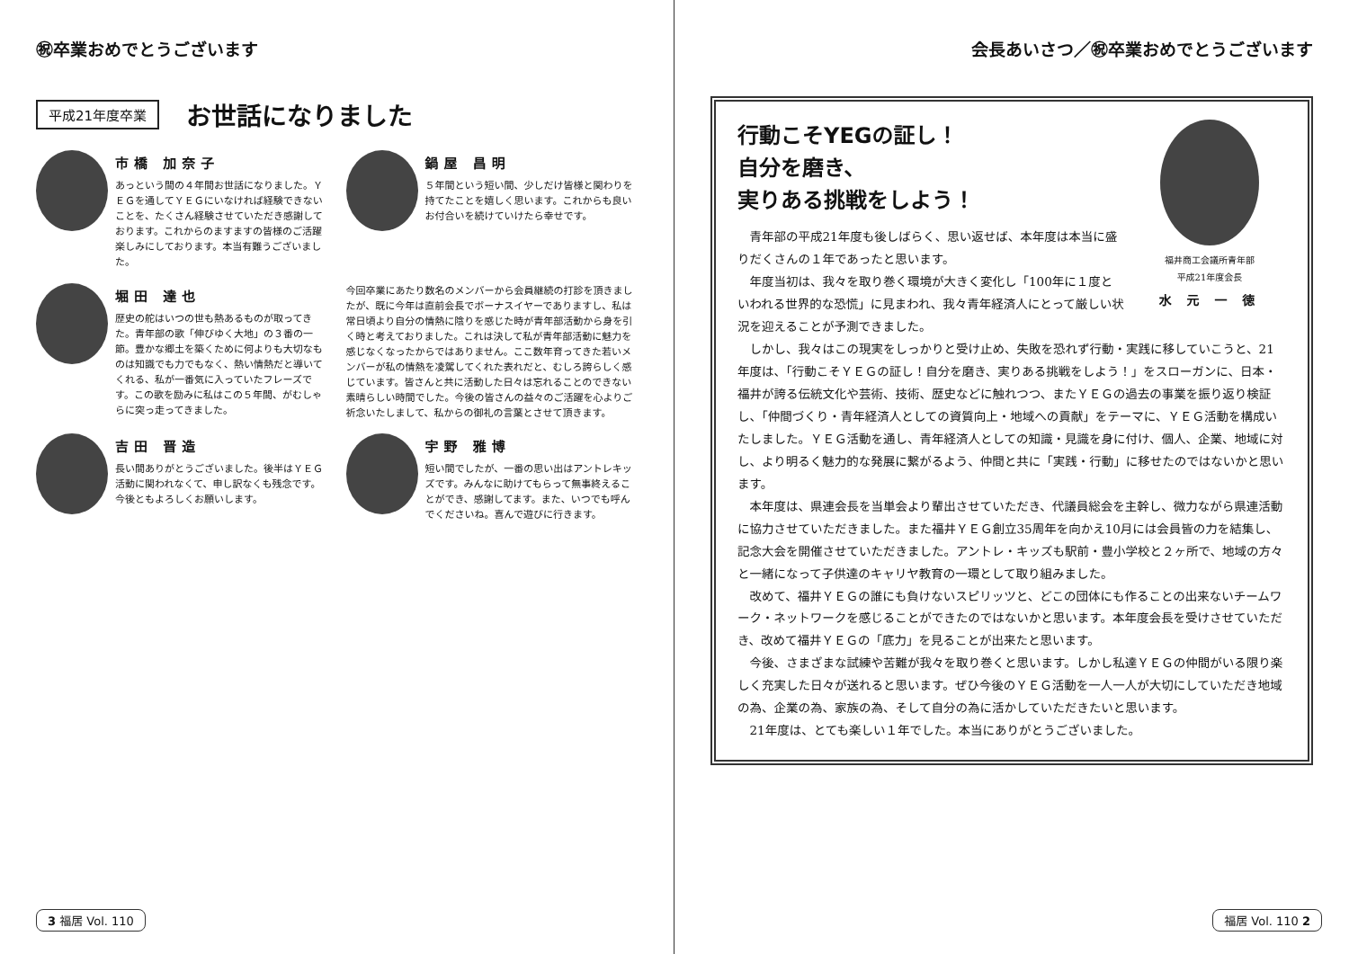㊗卒業おめでとうございます
平成21年度卒業 お世話になりました
市橋 加奈子
あっという間の４年間お世話になりました。ＹＥＧを通してＹＥＧにいなければ経験できないことを、たくさん経験させていただき感謝しております。これからのますますの皆様のご活躍楽しみにしております。本当有難うございました。
鍋屋 昌明
５年間という短い間、少しだけ皆様と関わりを持てたことを嬉しく思います。これからも良いお付合いを続けていけたら幸せです。
堀田 達也
歴史の舵はいつの世も熱あるものが取ってきた。青年部の歌「伸びゆく大地」の３番の一節。豊かな郷土を築くために何よりも大切なものは知識でも力でもなく、熱い情熱だと導いてくれる、私が一番気に入っていたフレーズです。この歌を励みに私はこの５年間、がむしゃらに突っ走ってきました。
今回卒業にあたり数名のメンバーから会員継続の打診を頂きましたが、既に今年は直前会長でボーナスイヤーでありますし、私は常日頃より自分の情熱に陰りを感じた時が青年部活動から身を引く時と考えておりました。これは決して私が青年部活動に魅力を感じなくなったからではありません。ここ数年育ってきた若いメンバーが私の情熱を凌駕してくれた表れだと、むしろ誇らしく感じています。皆さんと共に活動した日々は忘れることのできない素晴らしい時間でした。今後の皆さんの益々のご活躍を心よりご祈念いたしまして、私からの御礼の言葉とさせて頂きます。
吉田 晋造
長い間ありがとうございました。後半はＹＥＧ活動に関われなくて、申し訳なくも残念です。今後ともよろしくお願いします。
宇野 雅博
短い間でしたが、一番の思い出はアントレキッズです。みんなに助けてもらって無事終えることができ、感謝してます。また、いつでも呼んでくださいね。喜んで遊びに行きます。
3 福居 Vol. 110
会長あいさつ／㊗卒業おめでとうございます
福井商工会議所青年部
平成21年度会長
水 元 一 徳
行動こそYEGの証し！
自分を磨き、
実りある挑戦をしよう！
青年部の平成21年度も後しばらく、思い返せば、本年度は本当に盛りだくさんの１年であったと思います。
年度当初は、我々を取り巻く環境が大きく変化し「100年に１度といわれる世界的な恐慌」に見まわれ、我々青年経済人にとって厳しい状況を迎えることが予測できました。
しかし、我々はこの現実をしっかりと受け止め、失敗を恐れず行動・実践に移していこうと、21年度は、「行動こそＹＥＧの証し！自分を磨き、実りある挑戦をしよう！」をスローガンに、日本・福井が誇る伝統文化や芸術、技術、歴史などに触れつつ、またＹＥＧの過去の事業を振り返り検証し、「仲間づくり・青年経済人としての資質向上・地域への貢献」をテーマに、ＹＥＧ活動を構成いたしました。ＹＥＧ活動を通し、青年経済人としての知識・見識を身に付け、個人、企業、地域に対し、より明るく魅力的な発展に繋がるよう、仲間と共に「実践・行動」に移せたのではないかと思います。
本年度は、県連会長を当単会より輩出させていただき、代議員総会を主幹し、微力ながら県連活動に協力させていただきました。また福井ＹＥＧ創立35周年を向かえ10月には会員皆の力を結集し、記念大会を開催させていただきました。アントレ・キッズも駅前・豊小学校と２ヶ所で、地域の方々と一緒になって子供達のキャリヤ教育の一環として取り組みました。
改めて、福井ＹＥＧの誰にも負けないスピリッツと、どこの団体にも作ることの出来ないチームワーク・ネットワークを感じることができたのではないかと思います。本年度会長を受けさせていただき、改めて福井ＹＥＧの「底力」を見ることが出来たと思います。
今後、さまざまな試練や苦難が我々を取り巻くと思います。しかし私達ＹＥＧの仲間がいる限り楽しく充実した日々が送れると思います。ぜひ今後のＹＥＧ活動を一人一人が大切にしていただき地域の為、企業の為、家族の為、そして自分の為に活かしていただきたいと思います。
21年度は、とても楽しい１年でした。本当にありがとうございました。
福居 Vol. 110 2